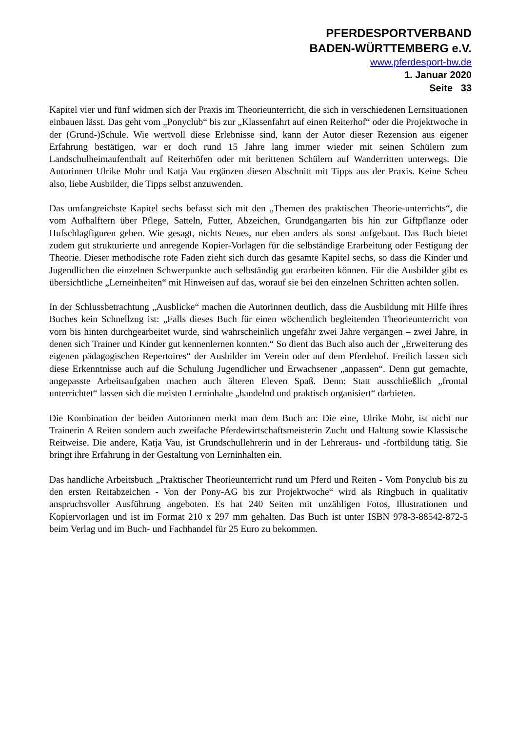PFERDESPORTVERBAND
BADEN-WÜRTTEMBERG e.V.
www.pferdesport-bw.de
1. Januar 2020
Seite 33
Kapitel vier und fünf widmen sich der Praxis im Theorieunterricht, die sich in verschiedenen Lernsituationen einbauen lässt. Das geht vom „Ponyclub“ bis zur „Klassenfahrt auf einen Reiterhof“ oder die Projektwoche in der (Grund-)Schule. Wie wertvoll diese Erlebnisse sind, kann der Autor dieser Rezension aus eigener Erfahrung bestätigen, war er doch rund 15 Jahre lang immer wieder mit seinen Schülern zum Landschulheimaufenthalt auf Reiterhöfen oder mit berittenen Schülern auf Wanderritten unterwegs. Die Autorinnen Ulrike Mohr und Katja Vau ergänzen diesen Abschnitt mit Tipps aus der Praxis. Keine Scheu also, liebe Ausbilder, die Tipps selbst anzuwenden.
Das umfangreichste Kapitel sechs befasst sich mit den „Themen des praktischen Theorie-unterrichts“, die vom Aufhalftern über Pflege, Satteln, Futter, Abzeichen, Grundgangarten bis hin zur Giftpflanze oder Hufschlagfiguren gehen. Wie gesagt, nichts Neues, nur eben anders als sonst aufgebaut. Das Buch bietet zudem gut strukturierte und anregende Kopier-Vorlagen für die selbständige Erarbeitung oder Festigung der Theorie. Dieser methodische rote Faden zieht sich durch das gesamte Kapitel sechs, so dass die Kinder und Jugendlichen die einzelnen Schwerpunkte auch selbständig gut erarbeiten können. Für die Ausbilder gibt es übersichtliche „Lerneinheiten“ mit Hinweisen auf das, worauf sie bei den einzelnen Schritten achten sollen.
In der Schlussbetrachtung „Ausblicke“ machen die Autorinnen deutlich, dass die Ausbildung mit Hilfe ihres Buches kein Schnellzug ist: „Falls dieses Buch für einen wöchentlich begleitenden Theorieunterricht von vorn bis hinten durchgearbeitet wurde, sind wahrscheinlich ungefähr zwei Jahre vergangen – zwei Jahre, in denen sich Trainer und Kinder gut kennenlernen konnten.“ So dient das Buch also auch der „Erweiterung des eigenen pädagogischen Repertoires“ der Ausbilder im Verein oder auf dem Pferdehof. Freilich lassen sich diese Erkenntnisse auch auf die Schulung Jugendlicher und Erwachsener „anpassen“. Denn gut gemachte, angepasste Arbeitsaufgaben machen auch älteren Eleven Spaß. Denn: Statt ausschließlich „frontal unterrichtet“ lassen sich die meisten Lerninhalte „handelnd und praktisch organisiert“ darbieten.
Die Kombination der beiden Autorinnen merkt man dem Buch an: Die eine, Ulrike Mohr, ist nicht nur Trainerin A Reiten sondern auch zweifache Pferdewirtschaftsmeisterin Zucht und Haltung sowie Klassische Reitweise. Die andere, Katja Vau, ist Grundschullehrerin und in der Lehreraus- und -fortbildung tätig. Sie bringt ihre Erfahrung in der Gestaltung von Lerninhalten ein.
Das handliche Arbeitsbuch „Praktischer Theorieunterricht rund um Pferd und Reiten - Vom Ponyclub bis zu den ersten Reitabzeichen - Von der Pony-AG bis zur Projektwoche“ wird als Ringbuch in qualitativ anspruchsvoller Ausführung angeboten. Es hat 240 Seiten mit unzähligen Fotos, Illustrationen und Kopiervorlagen und ist im Format 210 x 297 mm gehalten. Das Buch ist unter ISBN 978-3-88542-872-5 beim Verlag und im Buch- und Fachhandel für 25 Euro zu bekommen.